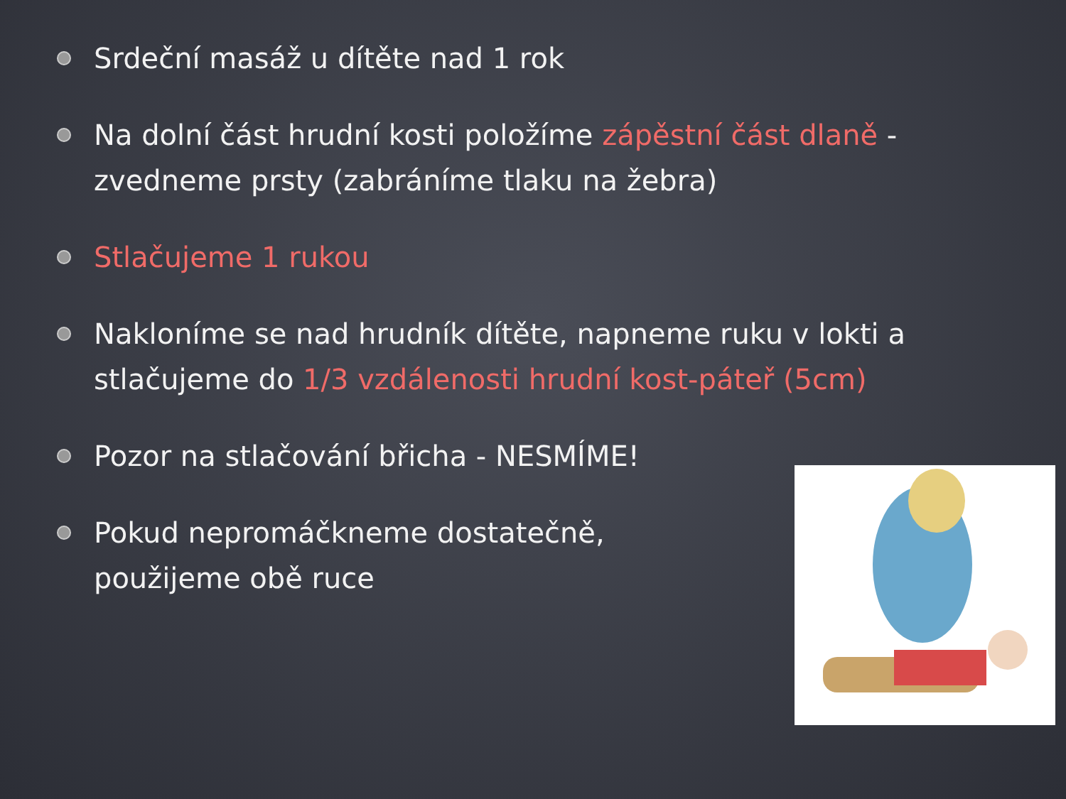Srdeční masáž u dítěte nad 1 rok
Na dolní část hrudní kosti položíme zápěstní část dlaně - zvedneme prsty (zabráníme tlaku na žebra)
Stlačujeme 1 rukou
Nakloníme se nad hrudník dítěte, napneme ruku v lokti a stlačujeme do 1/3 vzdálenosti hrudní kost-páteř (5cm)
Pozor na stlačování břicha - NESMÍME!
Pokud nepromáčkneme dostatečně, použijeme obě ruce